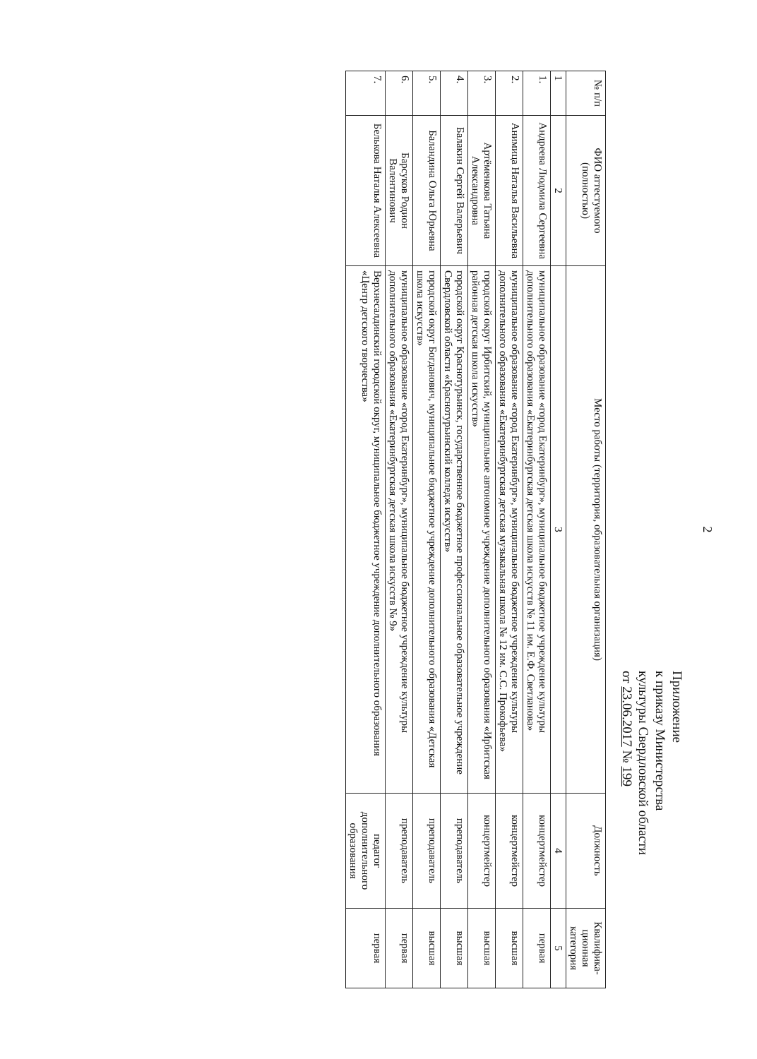2
Приложение
к приказу Министерства
культуры Свердловской области
от 23.06.2017 № 199
| № п/п | ФИО аттестуемого (полностью) | Место работы (территория, образовательная организация) | Должность | Квалифика-ционная категория |
| --- | --- | --- | --- | --- |
| 1 | 2 | 3 | 4 | 5 |
| 1. | Андреева Людмила Сергеевна | муниципальное образование «город Екатеринбург», муниципальное бюджетное учреждение культуры дополнительного образования «Екатеринбургская детская школа искусств № 11 им. Е.Ф. Светланова» | концертмейстер | первая |
| 2. | Анимица Наталья Васильевна | муниципальное образование «город Екатеринбург», муниципальное бюджетное учреждение культуры дополнительного образования «Екатеринбургская детская музыкальная школа № 12 им. С.С. Прокофьева» | концертмейстер | высшая |
| 3. | Артёменкова Татьяна Александровна | городской округ Ирбитский, муниципальное автономное учреждение дополнительного образования «Ирбитская районная детская школа искусств» | концертмейстер | высшая |
| 4. | Балакин Сергей Валерьевич | городской округ Краснотурьинск, государственное бюджетное профессиональное образовательное учреждение Свердловской области «Краснотурьинский колледж искусств» | преподаватель | высшая |
| 5. | Баландина Ольга Юрьевна | городской округ Богданович, муниципальное бюджетное учреждение дополнительного образования «Детская школа искусств» | преподаватель | высшая |
| 6. | Барсуков Родион Валентинович | муниципальное образование «город Екатеринбург», муниципальное бюджетное учреждение культуры дополнительного образования «Екатеринбургская детская школа искусств № 9» | преподаватель | первая |
| 7. | Белькова Наталья Алексеевна | Верхнесалдинский городской округ, муниципальное бюджетное учреждение дополнительного образования «Центр детского творчества» | педагог дополнительного образования | первая |